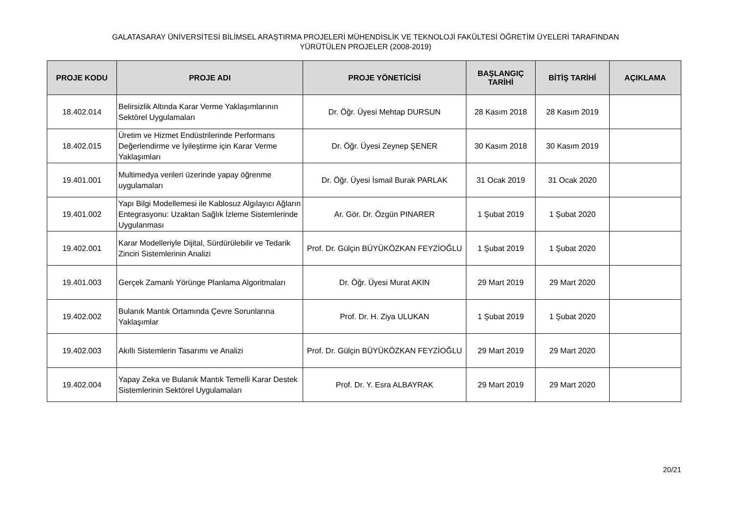GALATASARAY ÜNİVERSİTESİ BİLİMSEL ARAŞTIRMA PROJELERİ MÜHENDİSLİK VE TEKNOLOJİ FAKÜLTESİ ÖĞRETİM ÜYELERİ TARAFINDAN
YÜRÜTÜLEN PROJELER (2008-2019)
| PROJE KODU | PROJE ADI | PROJE YÖNETİCİSİ | BAŞLANGIÇ TARİHİ | BİTİŞ TARİHİ | AÇIKLAMA |
| --- | --- | --- | --- | --- | --- |
| 18.402.014 | Belirsizlik Altında Karar Verme Yaklaşımlarının Sektörel Uygulamaları | Dr. Öğr. Üyesi Mehtap DURSUN | 28 Kasım 2018 | 28 Kasım 2019 | |
| 18.402.015 | Üretim ve Hizmet Endüstrilerinde Performans Değerlendirme ve İyileştirme için Karar Verme Yaklaşımları | Dr. Öğr. Üyesi Zeynep ŞENER | 30 Kasım 2018 | 30 Kasım 2019 | |
| 19.401.001 | Multimedya verileri üzerinde yapay öğrenme uygulamaları | Dr. Öğr. Üyesi İsmail Burak PARLAK | 31 Ocak 2019 | 31 Ocak 2020 | |
| 19.401.002 | Yapı Bilgi Modellemesi ile Kablosuz Algılayıcı Ağların Entegrasyonu: Uzaktan Sağlık İzleme Sistemlerinde Uygulanması | Ar. Gör. Dr. Özgün PINARER | 1 Şubat 2019 | 1 Şubat 2020 | |
| 19.402.001 | Karar Modelleriyle Dijital, Sürdürülebilir ve Tedarik Zinciri Sistemlerinin Analizi | Prof. Dr. Gülçin BÜYÜKÖZKAN FEYZİOĞLU | 1 Şubat 2019 | 1 Şubat 2020 | |
| 19.401.003 | Gerçek Zamanlı Yörünge Planlama Algoritmaları | Dr. Öğr. Üyesi Murat AKIN | 29 Mart 2019 | 29 Mart 2020 | |
| 19.402.002 | Bulanık Mantık Ortamında Çevre Sorunlarına Yaklaşımlar | Prof. Dr. H. Ziya ULUKAN | 1 Şubat 2019 | 1 Şubat 2020 | |
| 19.402.003 | Akıllı Sistemlerin Tasarımı ve Analizi | Prof. Dr. Gülçin BÜYÜKÖZKAN FEYZİOĞLU | 29 Mart 2019 | 29 Mart 2020 | |
| 19.402.004 | Yapay Zeka ve Bulanık Mantık Temelli Karar Destek Sistemlerinin Sektörel Uygulamaları | Prof. Dr. Y. Esra ALBAYRAK | 29 Mart 2019 | 29 Mart 2020 | |
20/21